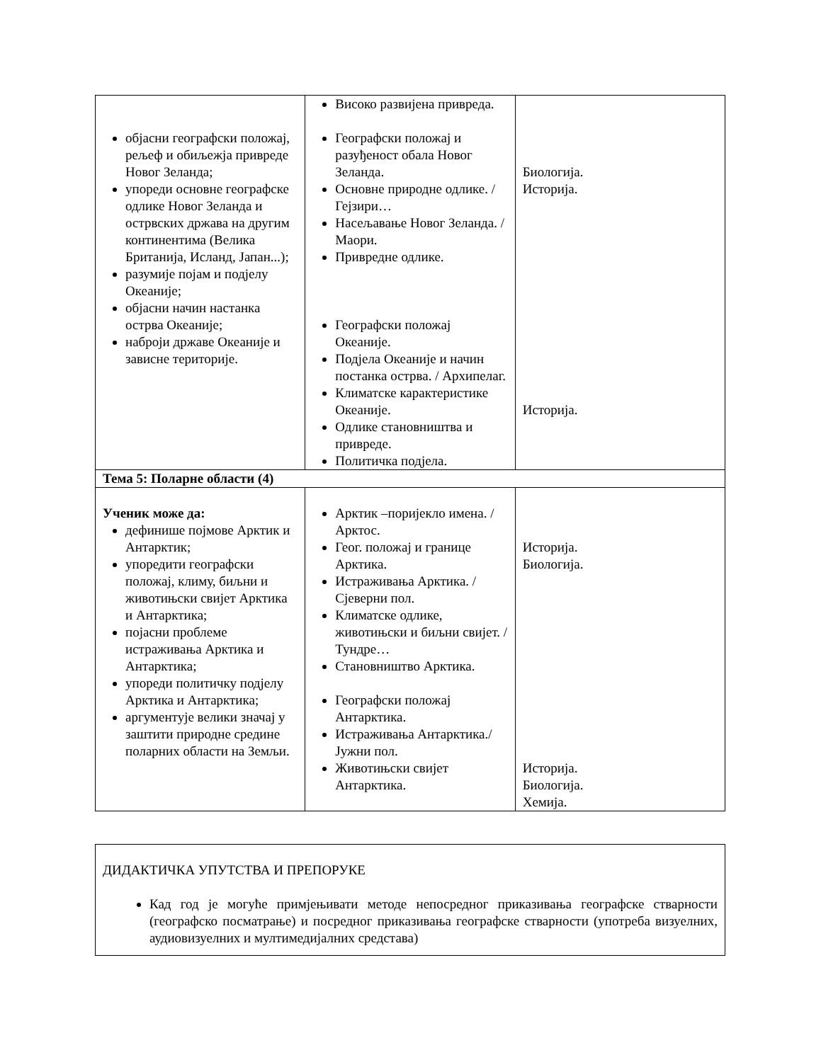| објасни географски положај, рељеф и обиљежја привреде Новог Зеланда; упореди основне географске одлике Новог Зеланда и острвских држава на другим континентима (Велика Британија, Исланд, Јапан...); разумије појам и подјелу Океаније; објасни начин настанка острва Океаније; наброји државе Океаније и зависне територије. | Високо развијена привреда. Географски положај и разуђеност обала Новог Зеланда. Основне природне одлике. / Гејзири… Насељавање Новог Зеланда. / Маори. Привредне одлике. Географски положај Океаније. Подјела Океаније и начин постанка острва. / Архипелаг. Климатске карактеристике Океаније. Одлике становништва и привреде. Политичка подјела. | Биологија. Историја. Историја. |
| Тема 5: Поларне области (4) | | |
| Ученик може да: дефинише појмове Арктик и Антарктик; упоредити географски положај, климу, биљни и животињски свијет Арктика и Антарктика; појасни проблеме истраживања Арктика и Антарктика; упореди политичку подјелу Арктика и Антарктика; аргументује велики значај у заштити природне средине поларних области на Земљи. | Арктик –поријекло имена. / Арктос. Геог. положај и границе Арктика. Истраживања Арктика. / Сјеверни пол. Климатске одлике, животињски и биљни свијет. / Тундре… Становништво Арктика. Географски положај Антарктика. Истраживања Антарктика./ Јужни пол. Животињски свијет Антарктика. | Историја. Биологија. Историја. Биологија. Хемија. |
ДИДАКТИЧКА УПУТСТВА И ПРЕПОРУКЕ
Кад год је могуће примјењивати методе непосредног приказивања географске стварности (географско посматрање) и посредног приказивања географске стварности (употреба визуелних, аудиовизуелних и мултимедијалних средстава)